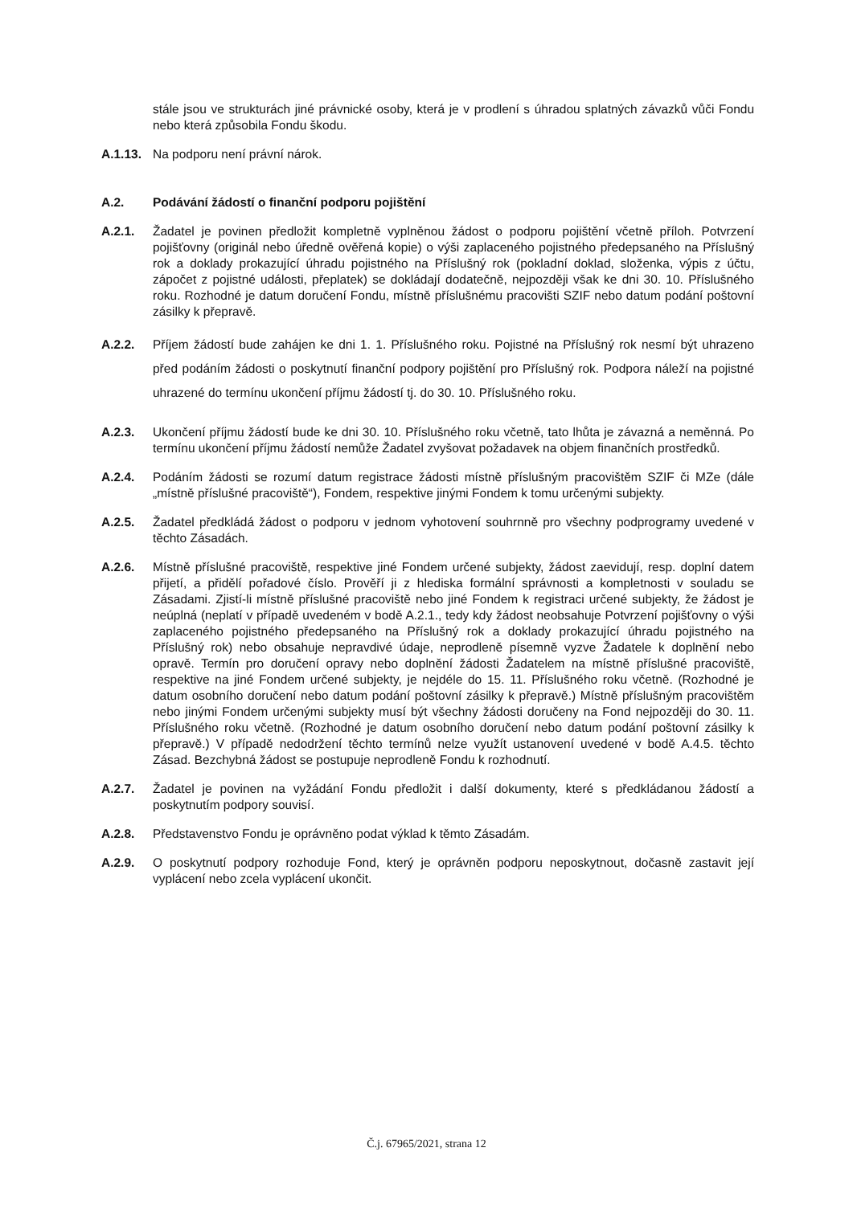stále jsou ve strukturách jiné právnické osoby, která je v prodlení s úhradou splatných závazků vůči Fondu nebo která způsobila Fondu škodu.
A.1.13.
Na podporu není právní nárok.
A.2. Podávání žádostí o finanční podporu pojištění
A.2.1. Žadatel je povinen předložit kompletně vyplněnou žádost o podporu pojištění včetně příloh. Potvrzení pojišťovny (originál nebo úředně ověřená kopie) o výši zaplaceného pojistného předepsaného na Příslušný rok a doklady prokazující úhradu pojistného na Příslušný rok (pokladní doklad, složenka, výpis z účtu, zápočet z pojistné události, přeplatek) se dokládají dodatečně, nejpozději však ke dni 30. 10. Příslušného roku. Rozhodné je datum doručení Fondu, místně příslušnému pracovišti SZIF nebo datum podání poštovní zásilky k přepravě.
A.2.2. Příjem žádostí bude zahájen ke dni 1. 1. Příslušného roku. Pojistné na Příslušný rok nesmí být uhrazeno před podáním žádosti o poskytnutí finanční podpory pojištění pro Příslušný rok. Podpora náleží na pojistné uhrazené do termínu ukončení příjmu žádostí tj. do 30. 10. Příslušného roku.
A.2.3. Ukončení příjmu žádostí bude ke dni 30. 10. Příslušného roku včetně, tato lhůta je závazná a neměnná. Po termínu ukončení příjmu žádostí nemůže Žadatel zvyšovat požadavek na objem finančních prostředků.
A.2.4. Podáním žádosti se rozumí datum registrace žádosti místně příslušným pracovištěm SZIF či MZe (dále „místně příslušné pracoviště“), Fondem, respektive jinými Fondem k tomu určenými subjekty.
A.2.5. Žadatel předkládá žádost o podporu v jednom vyhotovení souhrnně pro všechny podprogramy uvedené v těchto Zásadách.
A.2.6. Místně příslušné pracoviště, respektive jiné Fondem určené subjekty, žádost zaevidují, resp. doplní datem přijetí, a přidělí pořadové číslo. Prověří ji z hlediska formální správnosti a kompletnosti v souladu se Zásadami. Zjistí-li místně příslušné pracoviště nebo jiné Fondem k registraci určené subjekty, že žádost je neúplná (neplatí v případě uvedeném v bodě A.2.1., tedy kdy žádost neobsahuje Potvrzení pojišťovny o výši zaplaceného pojistného předepsaného na Příslušný rok a doklady prokazující úhradu pojistného na Příslušný rok) nebo obsahuje nepravdivé údaje, neprodleně písemně vyzve Žadatele k doplnění nebo opravě. Termín pro doručení opravy nebo doplnění žádosti Žadatelem na místně příslušné pracoviště, respektive na jiné Fondem určené subjekty, je nejdéle do 15. 11. Příslušného roku včetně. (Rozhodné je datum osobního doručení nebo datum podání poštovní zásilky k přepravě.) Místně příslušným pracovištěm nebo jinými Fondem určenými subjekty musí být všechny žádosti doručeny na Fond nejpozději do 30. 11. Příslušného roku včetně. (Rozhodné je datum osobního doručení nebo datum podání poštovní zásilky k přepravě.) V případě nedodržení těchto termínů nelze využít ustanovení uvedené v bodě A.4.5. těchto Zásad. Bezchybná žádost se postupuje neprodleně Fondu k rozhodnutí.
A.2.7. Žadatel je povinen na vyžádání Fondu předložit i další dokumenty, které s předkládanou žádostí a poskytnutím podpory souvisí.
A.2.8. Představenstvo Fondu je oprávněno podat výklad k těmto Zásadám.
A.2.9. O poskytnutí podpory rozhoduje Fond, který je oprávněn podporu neposkytnout, dočasně zastavit její vyplácení nebo zcela vyplácení ukončit.
Č.j. 67965/2021, strana 12